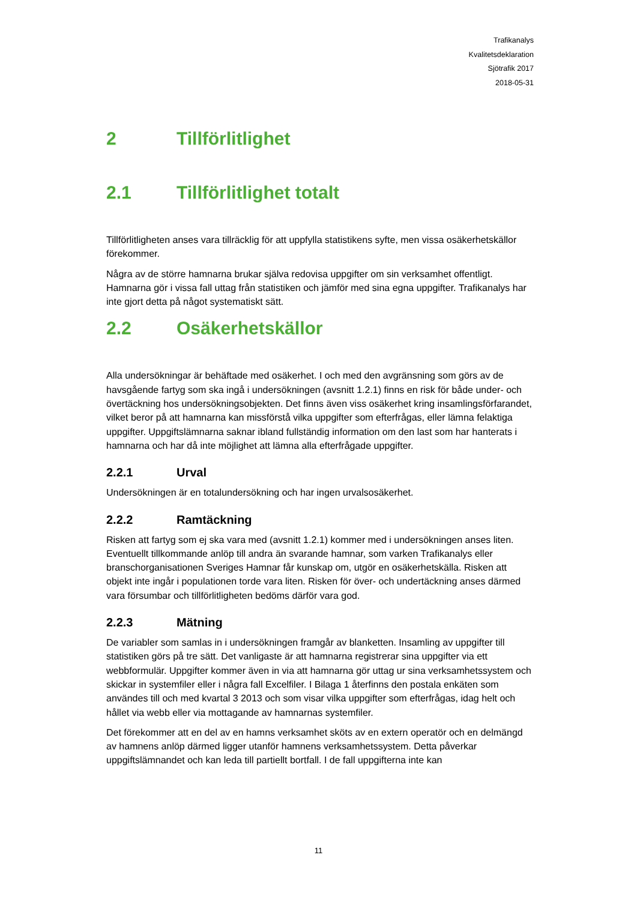Trafikanalys
Kvalitetsdeklaration
Sjötrafik 2017
2018-05-31
2 Tillförlitlighet
2.1 Tillförlitlighet totalt
Tillförlitligheten anses vara tillräcklig för att uppfylla statistikens syfte, men vissa osäkerhetskällor förekommer.
Några av de större hamnarna brukar själva redovisa uppgifter om sin verksamhet offentligt. Hamnarna gör i vissa fall uttag från statistiken och jämför med sina egna uppgifter. Trafikanalys har inte gjort detta på något systematiskt sätt.
2.2 Osäkerhetskällor
Alla undersökningar är behäftade med osäkerhet. I och med den avgränsning som görs av de havsgående fartyg som ska ingå i undersökningen (avsnitt 1.2.1) finns en risk för både under- och övertäckning hos undersökningsobjekten. Det finns även viss osäkerhet kring insamlingsförfarandet, vilket beror på att hamnarna kan missförstå vilka uppgifter som efterfrågas, eller lämna felaktiga uppgifter. Uppgiftslämnarna saknar ibland fullständig information om den last som har hanterats i hamnarna och har då inte möjlighet att lämna alla efterfrågade uppgifter.
2.2.1 Urval
Undersökningen är en totalundersökning och har ingen urvalsosäkerhet.
2.2.2 Ramtäckning
Risken att fartyg som ej ska vara med (avsnitt 1.2.1) kommer med i undersökningen anses liten. Eventuellt tillkommande anlöp till andra än svarande hamnar, som varken Trafikanalys eller branschorganisationen Sveriges Hamnar får kunskap om, utgör en osäkerhetskälla. Risken att objekt inte ingår i populationen torde vara liten. Risken för över- och undertäckning anses därmed vara försumbar och tillförlitligheten bedöms därför vara god.
2.2.3 Mätning
De variabler som samlas in i undersökningen framgår av blanketten. Insamling av uppgifter till statistiken görs på tre sätt. Det vanligaste är att hamnarna registrerar sina uppgifter via ett webbformulär. Uppgifter kommer även in via att hamnarna gör uttag ur sina verksamhetssystem och skickar in systemfiler eller i några fall Excelfiler. I Bilaga 1 återfinns den postala enkäten som användes till och med kvartal 3 2013 och som visar vilka uppgifter som efterfrågas, idag helt och hållet via webb eller via mottagande av hamnarnas systemfiler.
Det förekommer att en del av en hamns verksamhet sköts av en extern operatör och en delmängd av hamnens anlöp därmed ligger utanför hamnens verksamhetssystem. Detta påverkar uppgiftslämnandet och kan leda till partiellt bortfall. I de fall uppgifterna inte kan
11